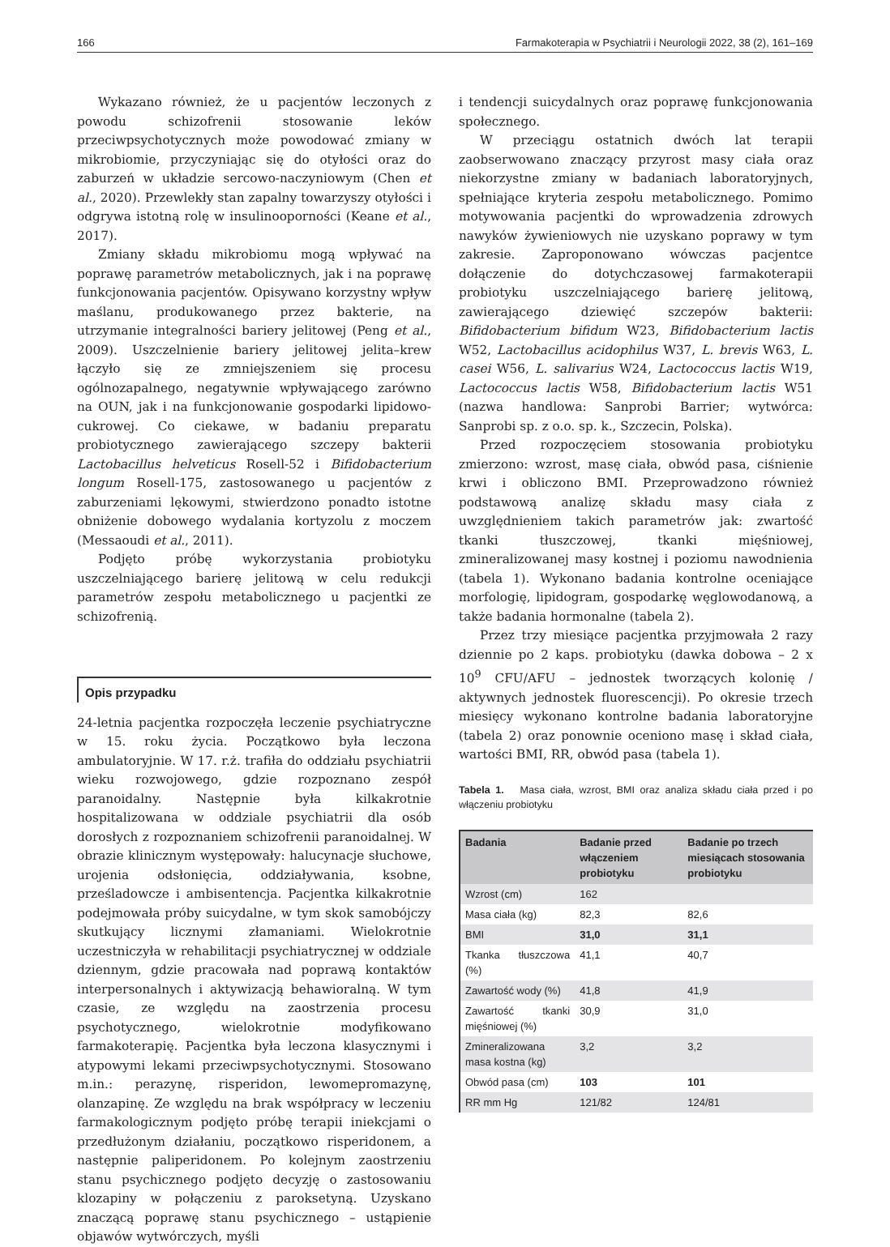166 Farmakoterapia w Psychiatrii i Neurologii 2022, 38 (2), 161–169
Wykazano również, że u pacjentów leczonych z powodu schizofrenii stosowanie leków przeciwpsychotycznych może powodować zmiany w mikrobiomie, przyczyniając się do otyłości oraz do zaburzeń w układzie sercowo-naczyniowym (Chen et al., 2020). Przewlekły stan zapalny towarzyszy otyłości i odgrywa istotną rolę w insulinooporności (Keane et al., 2017).
Zmiany składu mikrobiomu mogą wpływać na poprawę parametrów metabolicznych, jak i na poprawę funkcjonowania pacjentów. Opisywano korzystny wpływ maślanu, produkowanego przez bakterie, na utrzymanie integralności bariery jelitowej (Peng et al., 2009). Uszczelnienie bariery jelitowej jelita–krew łączyło się ze zmniejszeniem się procesu ogólnozapalnego, negatywnie wpływającego zarówno na OUN, jak i na funkcjonowanie gospodarki lipidowo-cukrowej. Co ciekawe, w badaniu preparatu probiotycznego zawierającego szczepy bakterii Lactobacillus helveticus Rosell-52 i Bifidobacterium longum Rosell-175, zastosowanego u pacjentów z zaburzeniami lękowymi, stwierdzono ponadto istotne obniżenie dobowego wydalania kortyzolu z moczem (Messaoudi et al., 2011).
Podjęto próbę wykorzystania probiotyku uszczelniającego barierę jelitową w celu redukcji parametrów zespołu metabolicznego u pacjentki ze schizofrenią.
Opis przypadku
24-letnia pacjentka rozpoczęła leczenie psychiatryczne w 15. roku życia. Początkowo była leczona ambulatoryjnie. W 17. r.ż. trafiła do oddziału psychiatrii wieku rozwojowego, gdzie rozpoznano zespół paranoidalny. Następnie była kilkakrotnie hospitalizowana w oddziale psychiatrii dla osób dorosłych z rozpoznaniem schizofrenii paranoidalnej. W obrazie klinicznym występowały: halucynacje słuchowe, urojenia odsłonięcia, oddziaływania, ksobne, prześladowcze i ambisentencja. Pacjentka kilkakrotnie podejmowała próby suicydalne, w tym skok samobójczy skutkujący licznymi złamaniami. Wielokrotnie uczestniczyła w rehabilitacji psychiatrycznej w oddziale dziennym, gdzie pracowała nad poprawą kontaktów interpersonalnych i aktywizacją behawioralną. W tym czasie, ze względu na zaostrzenia procesu psychotycznego, wielokrotnie modyfikowano farmakoterapię. Pacjentka była leczona klasycznymi i atypowymi lekami przeciwpsychotycznymi. Stosowano m.in.: perazynę, risperidon, lewomepromazynę, olanzapinę. Ze względu na brak współpracy w leczeniu farmakologicznym podjęto próbę terapii iniekcjami o przedłużonym działaniu, początkowo risperidonem, a następnie paliperidonem. Po kolejnym zaostrzeniu stanu psychicznego podjęto decyzję o zastosowaniu klozapiny w połączeniu z paroksetyną. Uzyskano znaczącą poprawę stanu psychicznego – ustąpienie objawów wytwórczych, myśli
i tendencji suicydalnych oraz poprawę funkcjonowania społecznego.
W przeciągu ostatnich dwóch lat terapii zaobserwowano znaczący przyrost masy ciała oraz niekorzystne zmiany w badaniach laboratoryjnych, spełniające kryteria zespołu metabolicznego. Pomimo motywowania pacjentki do wprowadzenia zdrowych nawyków żywieniowych nie uzyskano poprawy w tym zakresie. Zaproponowano wówczas pacjentce dołączenie do dotychczasowej farmakoterapii probiotyku uszczelniającego barierę jelitową, zawierającego dziewięć szczepów bakterii: Bifidobacterium bifidum W23, Bifidobacterium lactis W52, Lactobacillus acidophilus W37, L. brevis W63, L. casei W56, L. salivarius W24, Lactococcus lactis W19, Lactococcus lactis W58, Bifidobacterium lactis W51 (nazwa handlowa: Sanprobi Barrier; wytwórca: Sanprobi sp. z o.o. sp. k., Szczecin, Polska).
Przed rozpoczęciem stosowania probiotyku zmierzono: wzrost, masę ciała, obwód pasa, ciśnienie krwi i obliczono BMI. Przeprowadzono również podstawową analizę składu masy ciała z uwzględnieniem takich parametrów jak: zwartość tkanki tłuszczowej, tkanki mięśniowej, zmineralizowanej masy kostnej i poziomu nawodnienia (tabela 1). Wykonano badania kontrolne oceniające morfologię, lipidogram, gospodarkę węglowodanową, a także badania hormonalne (tabela 2).
Przez trzy miesiące pacjentka przyjmowała 2 razy dziennie po 2 kaps. probiotyku (dawka dobowa – 2 x 10<sup>9</sup> CFU/AFU – jednostek tworzących kolonię / aktywnych jednostek fluorescencji). Po okresie trzech miesięcy wykonano kontrolne badania laboratoryjne (tabela 2) oraz ponownie oceniono masę i skład ciała, wartości BMI, RR, obwód pasa (tabela 1).
Tabela 1. Masa ciała, wzrost, BMI oraz analiza składu ciała przed i po włączeniu probiotyku
| Badania | Badanie przed włączeniem probiotyku | Badanie po trzech miesiącach stosowania probiotyku |
| --- | --- | --- |
| Wzrost (cm) | 162 | |
| Masa ciała (kg) | 82,3 | 82,6 |
| BMI | 31,0 | 31,1 |
| Tkanka tłuszczowa (%) | 41,1 | 40,7 |
| Zawartość wody (%) | 41,8 | 41,9 |
| Zawartość tkanki mięśniowej (%) | 30,9 | 31,0 |
| Zmineralizowana masa kostna (kg) | 3,2 | 3,2 |
| Obwód pasa (cm) | 103 | 101 |
| RR mm Hg | 121/82 | 124/81 |